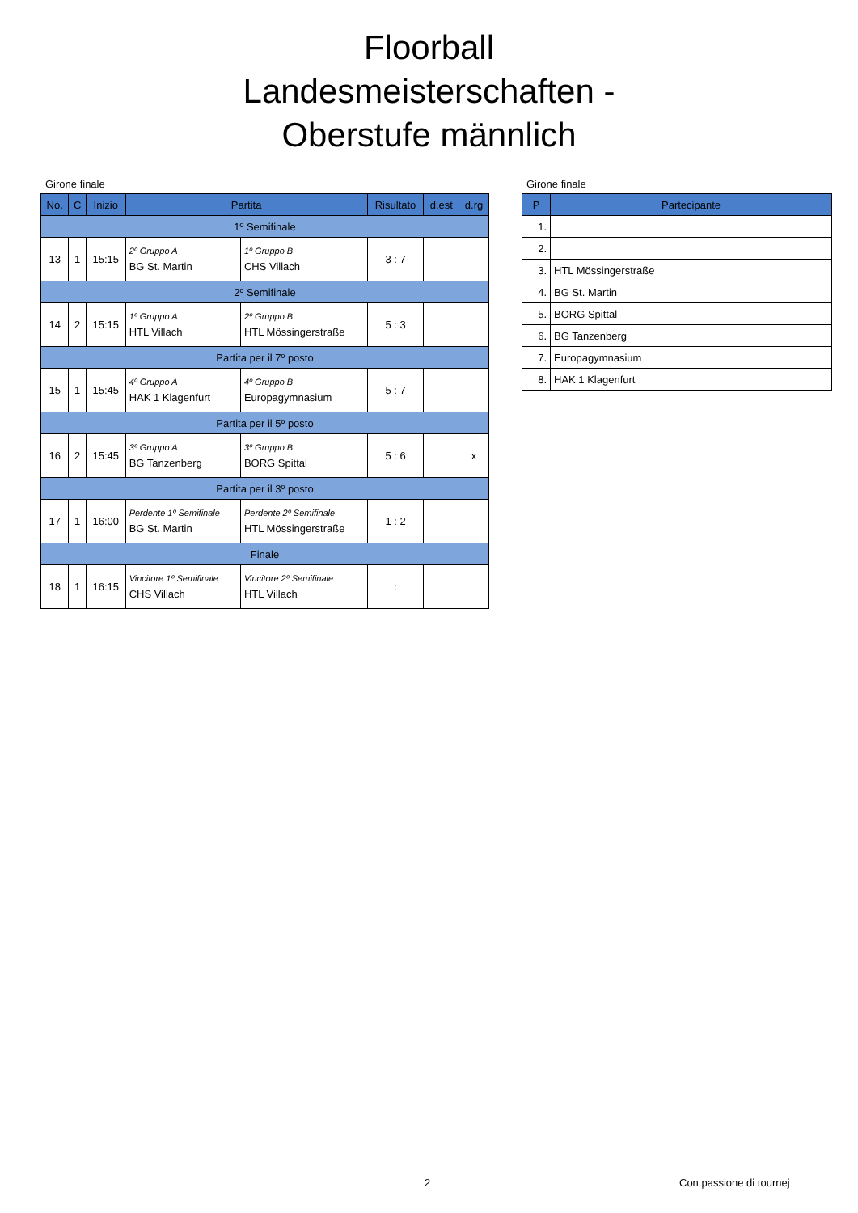Floorball
Landesmeisterschaften -
Oberstufe männlich
Girone finale
| No. | C | Inizio | Partita | | Risultato | d.est | d.rg |
| --- | --- | --- | --- | --- | --- | --- | --- |
| 1º Semifinale | | | | | | | |
| 13 | 1 | 15:15 | 2º Gruppo A BG St. Martin | 1º Gruppo B CHS Villach | 3 : 7 | | |
| 2º Semifinale | | | | | | | |
| 14 | 2 | 15:15 | 1º Gruppo A HTL Villach | 2º Gruppo B HTL Mössingerstraße | 5 : 3 | | |
| Partita per il 7º posto | | | | | | | |
| 15 | 1 | 15:45 | 4º Gruppo A HAK 1 Klagenfurt | 4º Gruppo B Europagymnasium | 5 : 7 | | |
| Partita per il 5º posto | | | | | | | |
| 16 | 2 | 15:45 | 3º Gruppo A BG Tanzenberg | 3º Gruppo B BORG Spittal | 5 : 6 | | x |
| Partita per il 3º posto | | | | | | | |
| 17 | 1 | 16:00 | Perdente 1º Semifinale BG St. Martin | Perdente 2º Semifinale HTL Mössingerstraße | 1 : 2 | | |
| Finale | | | | | | | |
| 18 | 1 | 16:15 | Vincitore 1º Semifinale CHS Villach | Vincitore 2º Semifinale HTL Villach | : | | |
Girone finale
| P | Partecipante |
| --- | --- |
| 1. | |
| 2. | |
| 3. | HTL Mössingerstraße |
| 4. | BG St. Martin |
| 5. | BORG Spittal |
| 6. | BG Tanzenberg |
| 7. | Europagymnasium |
| 8. | HAK 1 Klagenfurt |
2 Con passione di tournej